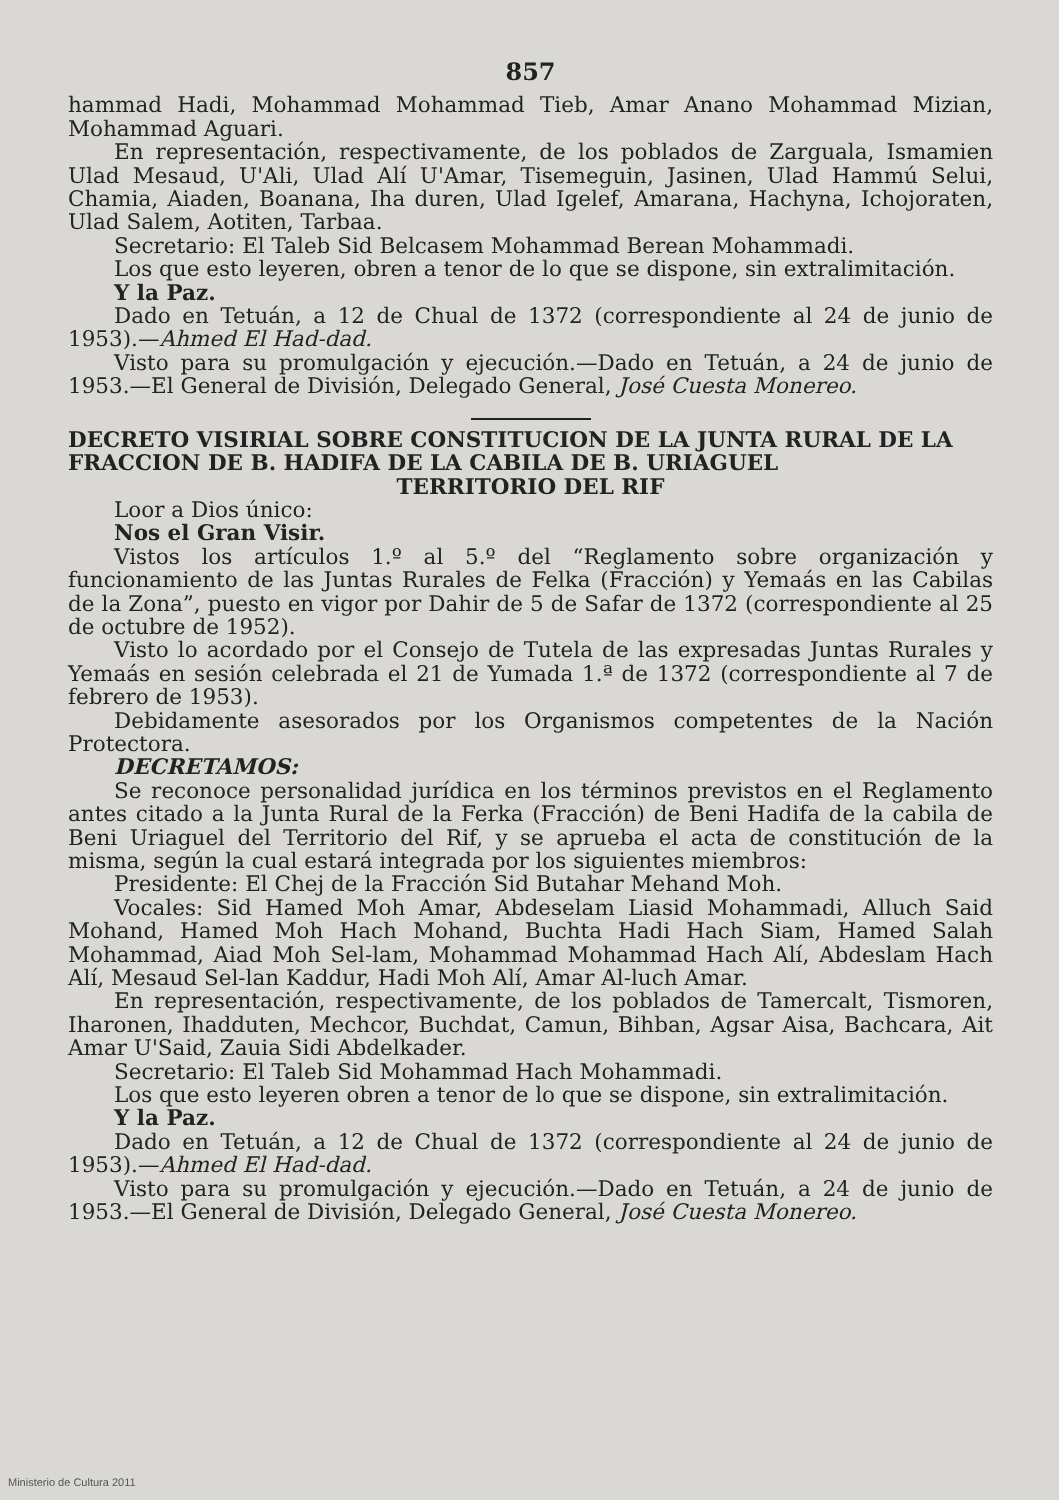857
hammad Hadi, Mohammad Mohammad Tieb, Amar Anano Mohammad Mizian, Mohammad Aguari.
En representación, respectivamente, de los poblados de Zarguala, Ismamien Ulad Mesaud, U'Ali, Ulad Alí U'Amar, Tisemeguin, Jasinen, Ulad Hammú Selui, Chamia, Aiaden, Boanana, Iha duren, Ulad Igelef, Amarana, Hachyna, Ichojoraten, Ulad Salem, Aotiten, Tarbaa.
Secretario: El Taleb Sid Belcasem Mohammad Berean Mohammadi.
Los que esto leyeren, obren a tenor de lo que se dispone, sin extralimitación.
Y la Paz.
Dado en Tetuán, a 12 de Chual de 1372 (correspondiente al 24 de junio de 1953).—Ahmed El Had-dad.
Visto para su promulgación y ejecución.—Dado en Tetuán, a 24 de junio de 1953.—El General de División, Delegado General, José Cuesta Monereo.
DECRETO VISIRIAL SOBRE CONSTITUCION DE LA JUNTA RURAL DE LA FRACCION DE B. HADIFA DE LA CABILA DE B. URIAGUEL
TERRITORIO DEL RIF
Loor a Dios único:
Nos el Gran Visir.
Vistos los artículos 1.º al 5.º del “Reglamento sobre organización y funcionamiento de las Juntas Rurales de Felka (Fracción) y Yemaás en las Cabilas de la Zona”, puesto en vigor por Dahir de 5 de Safar de 1372 (correspondiente al 25 de octubre de 1952).
Visto lo acordado por el Consejo de Tutela de las expresadas Juntas Rurales y Yemaás en sesión celebrada el 21 de Yumada 1.ª de 1372 (correspondiente al 7 de febrero de 1953).
Debidamente asesorados por los Organismos competentes de la Nación Protectora.
DECRETAMOS:
Se reconoce personalidad jurídica en los términos previstos en el Reglamento antes citado a la Junta Rural de la Ferka (Fracción) de Beni Hadifa de la cabila de Beni Uriaguel del Territorio del Rif, y se aprueba el acta de constitución de la misma, según la cual estará integrada por los siguientes miembros:
Presidente: El Chej de la Fracción Sid Butahar Mehand Moh.
Vocales: Sid Hamed Moh Amar, Abdeselam Liasid Mohammadi, Alluch Said Mohand, Hamed Moh Hach Mohand, Buchta Hadi Hach Siam, Hamed Salah Mohammad, Aiad Moh Sel-lam, Mohammad Mohammad Hach Alí, Abdeslam Hach Alí, Mesaud Sel-lan Kaddur, Hadi Moh Alí, Amar Al-luch Amar.
En representación, respectivamente, de los poblados de Tamercalt, Tismoren, Iharonen, Ihadduten, Mechcor, Buchdat, Camun, Bihban, Agsar Aisa, Bachcara, Ait Amar U'Said, Zauia Sidi Abdelkader.
Secretario: El Taleb Sid Mohammad Hach Mohammadi.
Los que esto leyeren obren a tenor de lo que se dispone, sin extralimitación.
Y la Paz.
Dado en Tetuán, a 12 de Chual de 1372 (correspondiente al 24 de junio de 1953).—Ahmed El Had-dad.
Visto para su promulgación y ejecución.—Dado en Tetuán, a 24 de junio de 1953.—El General de División, Delegado General, José Cuesta Monereo.
Ministerio de Cultura 2011